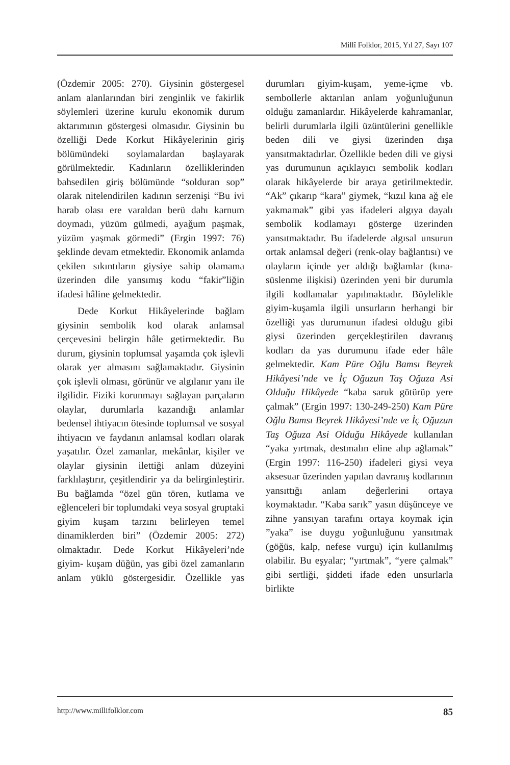Millî Folklor, 2015, Yıl 27, Sayı 107
(Özdemir 2005: 270). Giysinin göstergesel anlam alanlarından biri zenginlik ve fakirlik söylemleri üzerine kurulu ekonomik durum aktarımının göstergesi olmasıdır. Giysinin bu özelliği Dede Korkut Hikâyelerinin giriş bölümündeki soylamalardan başlayarak görülmektedir. Kadınların özelliklerinden bahsedilen giriş bölümünde “solduran sop” olarak nitelendirilen kadının serzenişi “Bu ivi harab olası ere varaldan berü dahı karnum doymadı, yüzüm gülmedi, ayağum paşmak, yüzüm yaşmak görmedi” (Ergin 1997: 76) şeklinde devam etmektedir. Ekonomik anlamda çekilen sıkıntıların giysiye sahip olamama üzerinden dile yansımış kodu “fakir”liğin ifadesi hâline gelmektedir.
Dede Korkut Hikâyelerinde bağlam giysinin sembolik kod olarak anlamsal çerçevesini belirgin hâle getirmektedir. Bu durum, giysinin toplumsal yaşamda çok işlevli olarak yer almasını sağlamaktadır. Giysinin çok işlevli olması, görünür ve algılanır yanı ile ilgilidir. Fiziki korunmayı sağlayan parçaların olaylar, durumlarla kazandığı anlamlar bedensel ihtiyacın ötesinde toplumsal ve sosyal ihtiyacın ve faydanın anlamsal kodları olarak yaşatılır. Özel zamanlar, mekânlar, kişiler ve olaylar giysinin ilettiği anlam düzeyini farklılaştırır, çeşitlendirir ya da belirginleştirir. Bu bağlamda “özel gün tören, kutlama ve eğlenceleri bir toplumdaki veya sosyal gruptaki giyim kuşam tarzını belirleyen temel dinamiklerden biri” (Özdemir 2005: 272) olmaktadır. Dede Korkut Hikâyeleri’nde giyim- kuşam düğün, yas gibi özel zamanların anlam yüklü göstergesidir. Özellikle yas durumları giyim-kuşam, yeme-içme vb. sembollerle aktarılan anlam yoğunluğunun olduğu zamanlardır. Hikâyelerde kahramanlar, belirli durumlarla ilgili üzüntülerini genellikle beden dili ve giysi üzerinden dışa yansıtmaktadırlar. Özellikle beden dili ve giysi yas durumunun açıklayıcı sembolik kodları olarak hikâyelerde bir araya getirilmektedir. “Ak” çıkarıp “kara” giymek, “kızıl kına ağ ele yakmamak” gibi yas ifadeleri algıya dayalı sembolik kodlamayı gösterge üzerinden yansıtmaktadır. Bu ifadelerde algısal unsurun ortak anlamsal değeri (renk-olay bağlantısı) ve olayların içinde yer aldığı bağlamlar (kına-süslenme ilişkisi) üzerinden yeni bir durumla ilgili kodlamalar yapılmaktadır. Böylelikle giyim-kuşamla ilgili unsurların herhangi bir özelliği yas durumunun ifadesi olduğu gibi giysi üzerinden gerçekleştirilen davranış kodları da yas durumunu ifade eder hâle gelmektedir. Kam Püre Oğlu Bamsı Beyrek Hikâyesi’nde ve İç Oğuzun Taş Oğuza Asi Olduğu Hikâyede “kaba saruk götürüp yere çalmak” (Ergin 1997: 130-249-250) Kam Püre Oğlu Bamsı Beyrek Hikâyesi’nde ve İç Oğuzun Taş Oğuza Asi Olduğu Hikâyede kullanılan “yaka yırtmak, destmalın eline alıp ağlamak” (Ergin 1997: 116-250) ifadeleri giysi veya aksesuar üzerinden yapılan davranış kodlarının yansıttığı anlam değerlerini ortaya koymaktadır. “Kaba sarık” yasın düşünceye ve zihne yansıyan tarafını ortaya koymak için ”yaka” ise duygu yoğunluğunu yansıtmak (göğüs, kalp, nefese vurgu) için kullanılmış olabilir. Bu eşyalar; “yırtmak”, “yere çalmak” gibi sertliği, şiddeti ifade eden unsurlarla birlikte
http://www.millifolklor.com 85